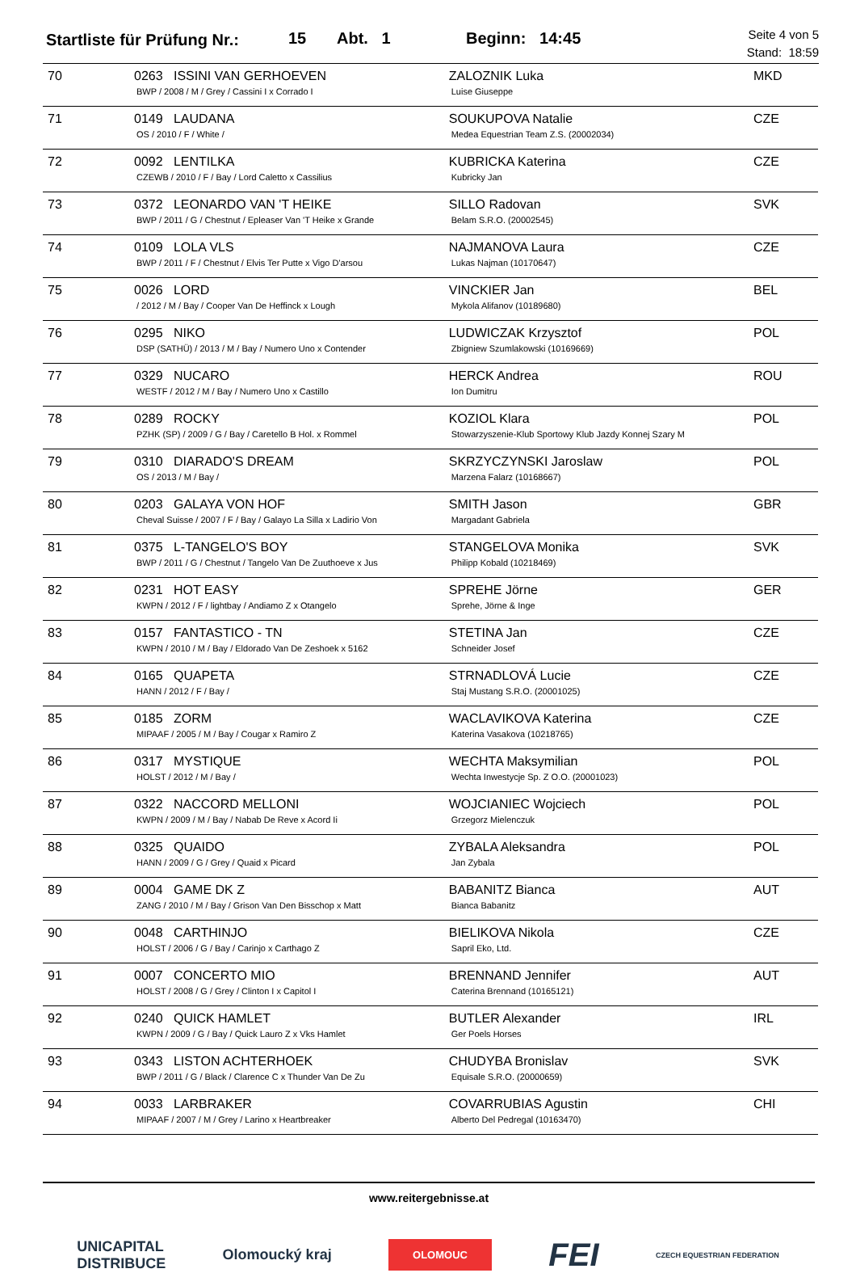Startliste für Prüfung Nr.:
15 Abt. 1 Beginn: 14:45
Seite 4 von 5
Stand: 18:59
| 70 | 0263 ISSINI VAN GERHOEVEN BWP / 2008 / M / Grey / Cassini I x Corrado I | ZALOZNIK Luka Luise Giuseppe | MKD |
| 71 | 0149 LAUDANA OS / 2010 / F / White / | SOUKUPOVA Natalie Medea Equestrian Team Z.S. (20002034) | CZE |
| 72 | 0092 LENTILKA CZEWB / 2010 / F / Bay / Lord Caletto x Cassilius | KUBRICKA Katerina Kubricky Jan | CZE |
| 73 | 0372 LEONARDO VAN 'T HEIKE BWP / 2011 / G / Chestnut / Epleaser Van 'T Heike x Grande | SILLO Radovan Belam S.R.O. (20002545) | SVK |
| 74 | 0109 LOLA VLS BWP / 2011 / F / Chestnut / Elvis Ter Putte x Vigo D'arsou | NAJMANOVA Laura Lukas Najman (10170647) | CZE |
| 75 | 0026 LORD / 2012 / M / Bay / Cooper Van De Heffinck x Lough | VINCKIER Jan Mykola Alifanov (10189680) | BEL |
| 76 | 0295 NIKO DSP (SATHÜ) / 2013 / M / Bay / Numero Uno x Contender | LUDWICZAK Krzysztof Zbigniew Szumlakowski (10169669) | POL |
| 77 | 0329 NUCARO WESTF / 2012 / M / Bay / Numero Uno x Castillo | HERCK Andrea Ion Dumitru | ROU |
| 78 | 0289 ROCKY PZHK (SP) / 2009 / G / Bay / Caretello B Hol. x Rommel | KOZIOL Klara Stowarzyszenie-Klub Sportowy Klub Jazdy Konnej Szary M | POL |
| 79 | 0310 DIARADO'S DREAM OS / 2013 / M / Bay / | SKRZYCZYNSKI Jaroslaw Marzena Falarz (10168667) | POL |
| 80 | 0203 GALAYA VON HOF Cheval Suisse / 2007 / F / Bay / Galayo La Silla x Ladirio Von | SMITH Jason Margadant Gabriela | GBR |
| 81 | 0375 L-TANGELO'S BOY BWP / 2011 / G / Chestnut / Tangelo Van De Zuuthoeve x Jus | STANGELOVA Monika Philipp Kobald (10218469) | SVK |
| 82 | 0231 HOT EASY KWPN / 2012 / F / lightbay / Andiamo Z x Otangelo | SPREHE Jörne Sprehe, Jörne & Inge | GER |
| 83 | 0157 FANTASTICO - TN KWPN / 2010 / M / Bay / Eldorado Van De Zeshoek x 5162 | STETINA Jan Schneider Josef | CZE |
| 84 | 0165 QUAPETA HANN / 2012 / F / Bay / | STRNADLOVÁ Lucie Staj Mustang S.R.O. (20001025) | CZE |
| 85 | 0185 ZORM MIPAAF / 2005 / M / Bay / Cougar x Ramiro Z | WACLAVIKOVA Katerina Katerina Vasakova (10218765) | CZE |
| 86 | 0317 MYSTIQUE HOLST / 2012 / M / Bay / | WECHTA Maksymilian Wechta Inwestycje Sp. Z O.O. (20001023) | POL |
| 87 | 0322 NACCORD MELLONI KWPN / 2009 / M / Bay / Nabab De Reve x Acord Ii | WOJCIANIEC Wojciech Grzegorz Mielenczuk | POL |
| 88 | 0325 QUAIDO HANN / 2009 / G / Grey / Quaid x Picard | ZYBALA Aleksandra Jan Zybala | POL |
| 89 | 0004 GAME DK Z ZANG / 2010 / M / Bay / Grison Van Den Bisschop x Matt | BABANITZ Bianca Bianca Babanitz | AUT |
| 90 | 0048 CARTHINJO HOLST / 2006 / G / Bay / Carinjo x Carthago Z | BIELIKOVA Nikola Sapril Eko, Ltd. | CZE |
| 91 | 0007 CONCERTO MIO HOLST / 2008 / G / Grey / Clinton I x Capitol I | BRENNAND Jennifer Caterina Brennand (10165121) | AUT |
| 92 | 0240 QUICK HAMLET KWPN / 2009 / G / Bay / Quick Lauro Z x Vks Hamlet | BUTLER Alexander Ger Poels Horses | IRL |
| 93 | 0343 LISTON ACHTERHOEK BWP / 2011 / G / Black / Clarence C x Thunder Van De Zu | CHUDYBA Bronislav Equisale S.R.O. (20000659) | SVK |
| 94 | 0033 LARBRAKER MIPAAF / 2007 / M / Grey / Larino x Heartbreaker | COVARRUBIAS Agustin Alberto Del Pedregal (10163470) | CHI |
www.reitergebnisse.at
UNICAPITAL
DISTRIBUCE Olomoucký kraj OLOMOUC FEI CZECH EQUESTRIAN FEDERATION